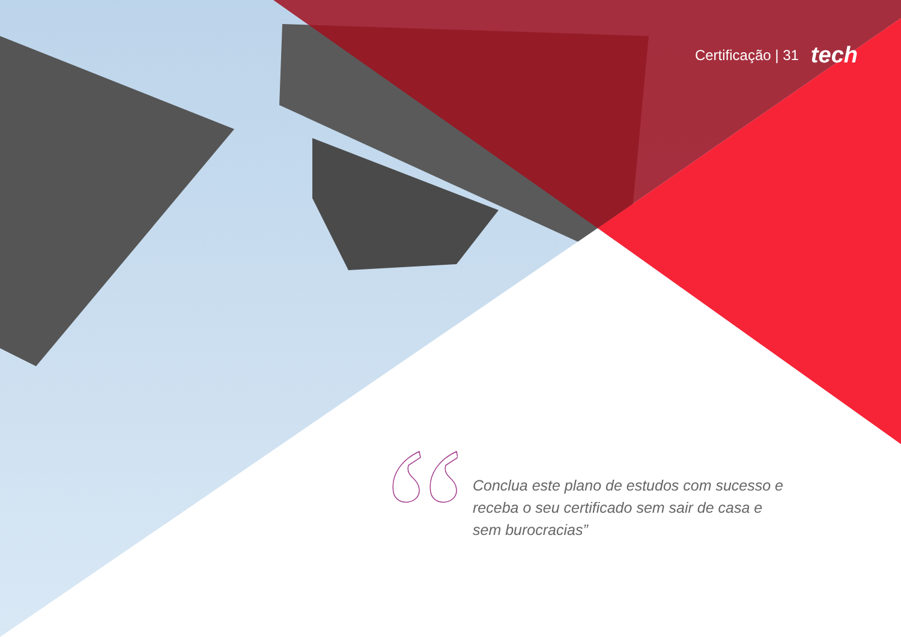Certificação | 31 tech
Conclua este plano de estudos com sucesso e receba o seu certificado sem sair de casa e sem burocracias”